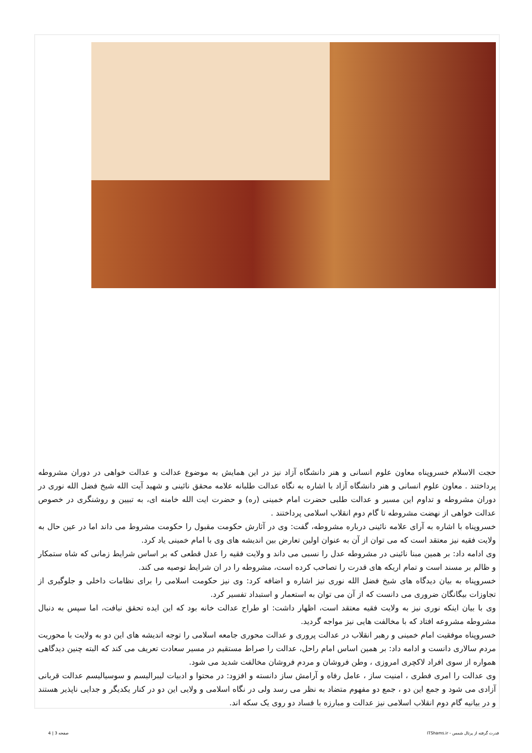حجت الاسلام خسروپناه معاون علوم انسانی و هنر دانشگاه آزاد نیز در این همایش به موضوع عدالت و عدالت خواهی در دوران مشروطه پرداختند . معاون علوم انسانی و هنر دانشگاه آزاد با اشاره به نگاه عدالت طلبانه علامه محقق نائینی و شهید آیت الله شیخ فضل الله نوری در دوران مشروطه و تداوم این مسیر و عدالت طلبی حضرت امام خمینی (ره) و حضرت ایت الله خامنه ای، به تبیین و روشنگری در خصوص عدالت خواهی از نهضت مشروطه تا گام دوم انقلاب اسلامی پرداختند .
خسروپناه با اشاره به آرای علامه نائینی درباره مشروطه، گفت: وی در آثارش حکومت مقبول را حکومت مشروط می داند اما در عین حال به ولایت فقیه نیز معتقد است که می توان از آن به عنوان اولین تعارض بین اندیشه های وی با امام خمینی یاد کرد.
وی ادامه داد: بر همین مبنا نائینی در مشروطه عدل را نسبی می داند و ولایت فقیه را عدل قطعی که بر اساس شرایط زمانی که شاه ستمکار و ظالم بر مسند است و تمام اریکه های قدرت را تصاحب کرده است، مشروطه را در ان شرایط توصیه می کند.
خسروپناه به بیان دیدگاه های شیخ فضل الله نوری نیز اشاره و اضافه کرد: وی نیز حکومت اسلامی را برای نظامات داخلی و جلوگیری از تجاوزات بیگانگان ضروری می دانست که از آن می توان به استعمار و استبداد تفسیر کرد.
وی با بیان اینکه نوری نیز به ولایت فقیه معتقد است، اظهار داشت: او طراح عدالت خانه بود که این ایده تحقق نیافت، اما سپس به دنبال مشروطه مشروعه افتاد که با مخالفت هایی نیز مواجه گردید.
خسروپناه موفقیت امام خمینی و رهبر انقلاب در عدالت پروری و عدالت محوری جامعه اسلامی را توجه اندیشه های این دو به ولایت با محوریت مردم سالاری دانست و ادامه داد: بر همین اساس امام راحل، عدالت را صراط مستقیم در مسیر سعادت تعریف می کند که البته چنین دیدگاهی همواره از سوی افراد لاکچری امروزی ، وطن فروشان و مردم فروشان مخالفت شدید می شود.
وی عدالت را امری فطری ، امنیت ساز ، عامل رفاه و آرامش ساز دانسته و افزود: در محتوا و ادبیات لیبرالیسم و سوسیالیسم عدالت قربانی آزادی می شود و جمع این دو ، جمع دو مفهوم متضاد به نظر می رسد ولی در نگاه اسلامی و ولایی این دو در کنار یکدیگر و جدایی ناپذیر هستند و در بیانیه گام دوم انقلاب اسلامی نیز عدالت و مبارزه با فساد دو روی یک سکه اند.
قدرت گرفته از پرتال شمس - ITShams.ir صفحه 3 | 4